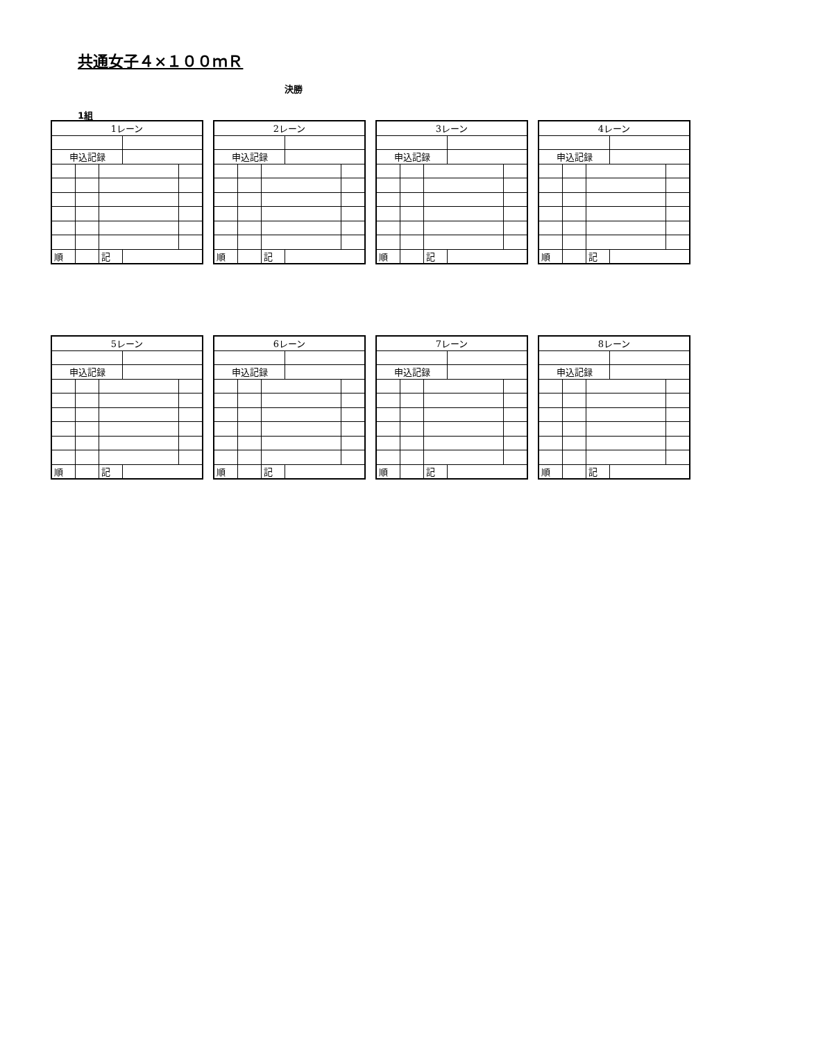共通女子４×１００ｍＲ
決勝
1組
| 1レーン | | | | |
| 申込記録 | | | | |
| 順 | | 記 | | |
| 2レーン | | | | |
| 申込記録 | | | | |
| 順 | | 記 | | |
| 3レーン | | | | |
| 申込記録 | | | | |
| 順 | | 記 | | |
| 4レーン | | | | |
| 申込記録 | | | | |
| 順 | | 記 | | |
| 5レーン | | | | |
| 申込記録 | | | | |
| 順 | | 記 | | |
| 6レーン | | | | |
| 申込記録 | | | | |
| 順 | | 記 | | |
| 7レーン | | | | |
| 申込記録 | | | | |
| 順 | | 記 | | |
| 8レーン | | | | |
| 申込記録 | | | | |
| 順 | | 記 | | |